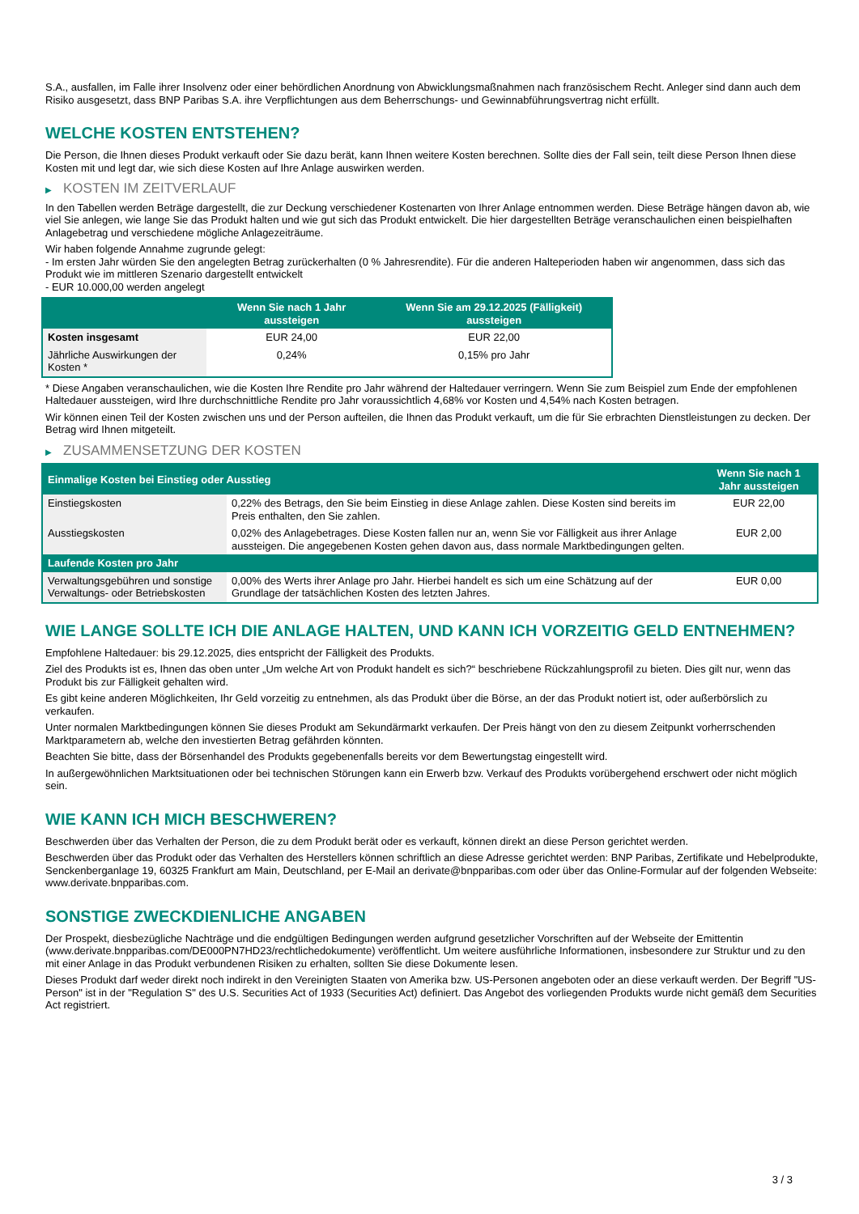S.A., ausfallen, im Falle ihrer Insolvenz oder einer behördlichen Anordnung von Abwicklungsmaßnahmen nach französischem Recht. Anleger sind dann auch dem Risiko ausgesetzt, dass BNP Paribas S.A. ihre Verpflichtungen aus dem Beherrschungs- und Gewinnabführungsvertrag nicht erfüllt.
WELCHE KOSTEN ENTSTEHEN?
Die Person, die Ihnen dieses Produkt verkauft oder Sie dazu berät, kann Ihnen weitere Kosten berechnen. Sollte dies der Fall sein, teilt diese Person Ihnen diese Kosten mit und legt dar, wie sich diese Kosten auf Ihre Anlage auswirken werden.
▶ KOSTEN IM ZEITVERLAUF
In den Tabellen werden Beträge dargestellt, die zur Deckung verschiedener Kostenarten von Ihrer Anlage entnommen werden. Diese Beträge hängen davon ab, wie viel Sie anlegen, wie lange Sie das Produkt halten und wie gut sich das Produkt entwickelt. Die hier dargestellten Beträge veranschaulichen einen beispielhaften Anlagebetrag und verschiedene mögliche Anlagezeiträume.
Wir haben folgende Annahme zugrunde gelegt:
- Im ersten Jahr würden Sie den angelegten Betrag zurückerhalten (0 % Jahresrendite). Für die anderen Halteperioden haben wir angenommen, dass sich das Produkt wie im mittleren Szenario dargestellt entwickelt
- EUR 10.000,00 werden angelegt
| | Wenn Sie nach 1 Jahr aussteigen | Wenn Sie am 29.12.2025 (Fälligkeit) aussteigen |
| --- | --- | --- |
| Kosten insgesamt | EUR 24,00 | EUR 22,00 |
| Jährliche Auswirkungen der Kosten * | 0,24% | 0,15% pro Jahr |
* Diese Angaben veranschaulichen, wie die Kosten Ihre Rendite pro Jahr während der Haltedauer verringern. Wenn Sie zum Beispiel zum Ende der empfohlenen Haltedauer aussteigen, wird Ihre durchschnittliche Rendite pro Jahr voraussichtlich 4,68% vor Kosten und 4,54% nach Kosten betragen.
Wir können einen Teil der Kosten zwischen uns und der Person aufteilen, die Ihnen das Produkt verkauft, um die für Sie erbrachten Dienstleistungen zu decken. Der Betrag wird Ihnen mitgeteilt.
▶ ZUSAMMENSETZUNG DER KOSTEN
| Einmalige Kosten bei Einstieg oder Ausstieg | | Wenn Sie nach 1 Jahr aussteigen |
| --- | --- | --- |
| Einstiegskosten | 0,22% des Betrags, den Sie beim Einstieg in diese Anlage zahlen. Diese Kosten sind bereits im Preis enthalten, den Sie zahlen. | EUR 22,00 |
| Ausstiegskosten | 0,02% des Anlagebetrages. Diese Kosten fallen nur an, wenn Sie vor Fälligkeit aus ihrer Anlage aussteigen. Die angegebenen Kosten gehen davon aus, dass normale Marktbedingungen gelten. | EUR 2,00 |
| Laufende Kosten pro Jahr | | |
| Verwaltungsgebühren und sonstige Verwaltungs- oder Betriebskosten | 0,00% des Werts ihrer Anlage pro Jahr. Hierbei handelt es sich um eine Schätzung auf der Grundlage der tatsächlichen Kosten des letzten Jahres. | EUR 0,00 |
WIE LANGE SOLLTE ICH DIE ANLAGE HALTEN, UND KANN ICH VORZEITIG GELD ENTNEHMEN?
Empfohlene Haltedauer: bis 29.12.2025, dies entspricht der Fälligkeit des Produkts.
Ziel des Produkts ist es, Ihnen das oben unter „Um welche Art von Produkt handelt es sich?“ beschriebene Rückzahlungsprofil zu bieten. Dies gilt nur, wenn das Produkt bis zur Fälligkeit gehalten wird.
Es gibt keine anderen Möglichkeiten, Ihr Geld vorzeitig zu entnehmen, als das Produkt über die Börse, an der das Produkt notiert ist, oder außerbörslich zu verkaufen.
Unter normalen Marktbedingungen können Sie dieses Produkt am Sekundärmarkt verkaufen. Der Preis hängt von den zu diesem Zeitpunkt vorherrschenden Marktparametern ab, welche den investierten Betrag gefährden könnten.
Beachten Sie bitte, dass der Börsenhandel des Produkts gegebenenfalls bereits vor dem Bewertungstag eingestellt wird.
In außergewöhnlichen Marktsituationen oder bei technischen Störungen kann ein Erwerb bzw. Verkauf des Produkts vorübergehend erschwert oder nicht möglich sein.
WIE KANN ICH MICH BESCHWEREN?
Beschwerden über das Verhalten der Person, die zu dem Produkt berät oder es verkauft, können direkt an diese Person gerichtet werden.
Beschwerden über das Produkt oder das Verhalten des Herstellers können schriftlich an diese Adresse gerichtet werden: BNP Paribas, Zertifikate und Hebelprodukte, Senckenberganlage 19, 60325 Frankfurt am Main, Deutschland, per E-Mail an derivate@bnpparibas.com oder über das Online-Formular auf der folgenden Webseite: www.derivate.bnpparibas.com.
SONSTIGE ZWECKDIENLICHE ANGABEN
Der Prospekt, diesbezügliche Nachträge und die endgültigen Bedingungen werden aufgrund gesetzlicher Vorschriften auf der Webseite der Emittentin (www.derivate.bnpparibas.com/DE000PN7HD23/rechtlichedokumente) veröffentlicht. Um weitere ausführliche Informationen, insbesondere zur Struktur und zu den mit einer Anlage in das Produkt verbundenen Risiken zu erhalten, sollten Sie diese Dokumente lesen.
Dieses Produkt darf weder direkt noch indirekt in den Vereinigten Staaten von Amerika bzw. US-Personen angeboten oder an diese verkauft werden. Der Begriff "US-Person" ist in der "Regulation S" des U.S. Securities Act of 1933 (Securities Act) definiert. Das Angebot des vorliegenden Produkts wurde nicht gemäß dem Securities Act registriert.
3 / 3